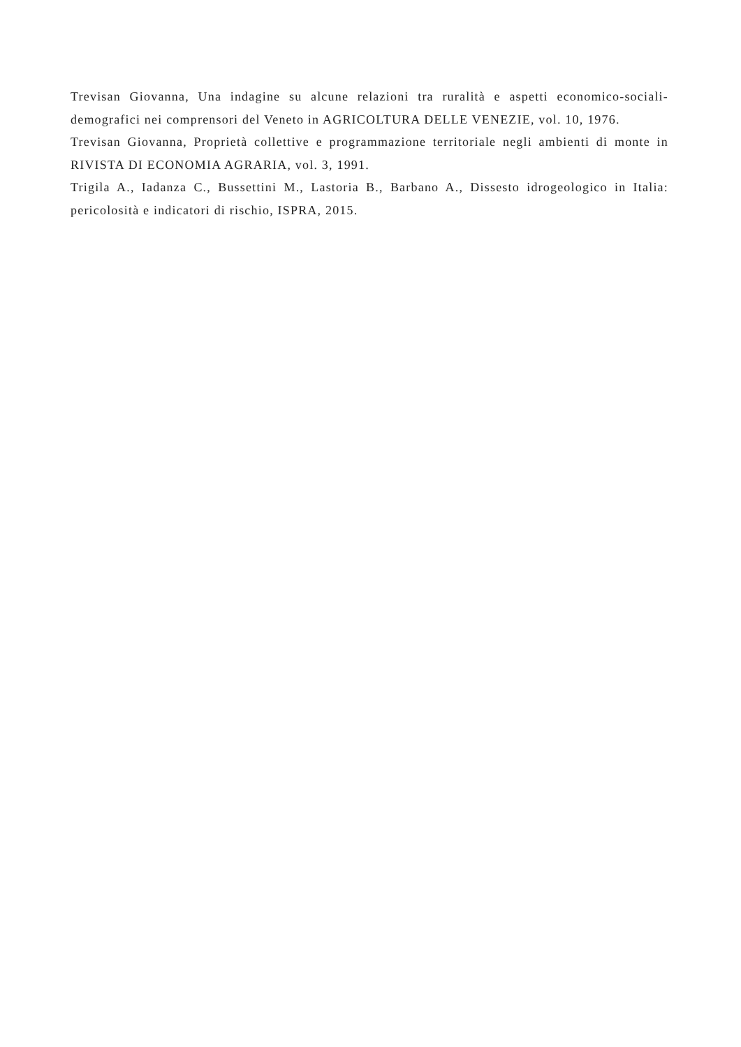Trevisan Giovanna, Una indagine su alcune relazioni tra ruralità e aspetti economico-sociali-demografici nei comprensori del Veneto in AGRICOLTURA DELLE VENEZIE, vol. 10, 1976.
Trevisan Giovanna, Proprietà collettive e programmazione territoriale negli ambienti di monte in RIVISTA DI ECONOMIA AGRARIA, vol. 3, 1991.
Trigila A., Iadanza C., Bussettini M., Lastoria B., Barbano A., Dissesto idrogeologico in Italia: pericolosità e indicatori di rischio, ISPRA, 2015.